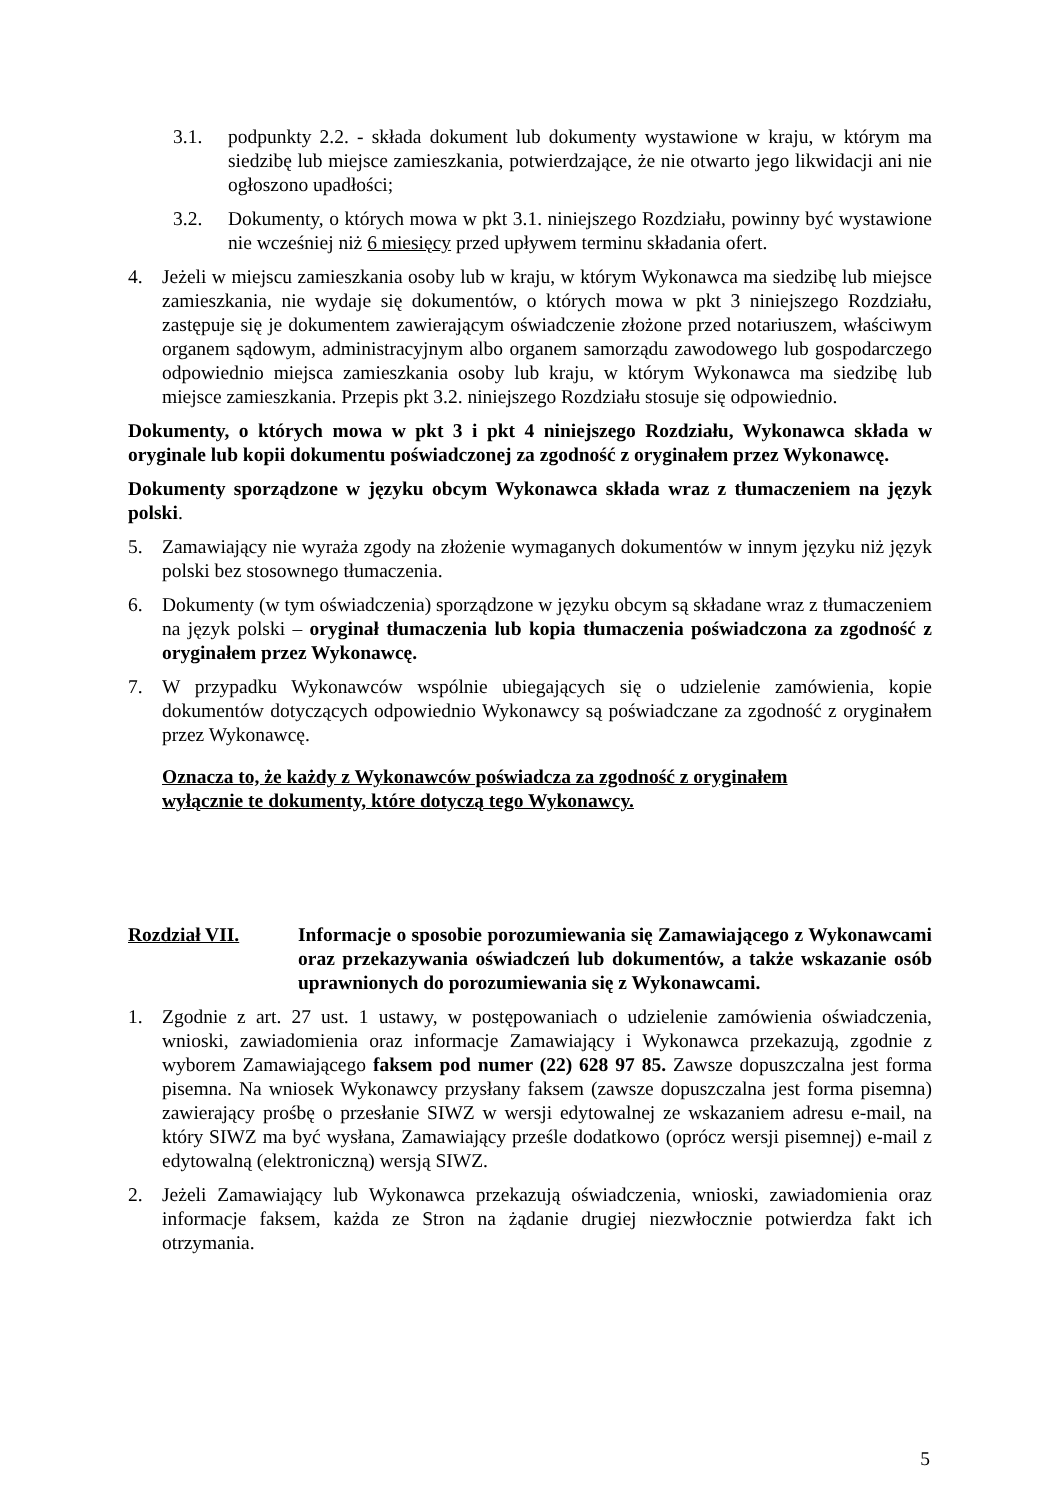3.1. podpunkty 2.2. - składa dokument lub dokumenty wystawione w kraju, w którym ma siedzibę lub miejsce zamieszkania, potwierdzające, że nie otwarto jego likwidacji ani nie ogłoszono upadłości;
3.2. Dokumenty, o których mowa w pkt 3.1. niniejszego Rozdziału, powinny być wystawione nie wcześniej niż 6 miesięcy przed upływem terminu składania ofert.
4. Jeżeli w miejscu zamieszkania osoby lub w kraju, w którym Wykonawca ma siedzibę lub miejsce zamieszkania, nie wydaje się dokumentów, o których mowa w pkt 3 niniejszego Rozdziału, zastępuje się je dokumentem zawierającym oświadczenie złożone przed notariuszem, właściwym organem sądowym, administracyjnym albo organem samorządu zawodowego lub gospodarczego odpowiednio miejsca zamieszkania osoby lub kraju, w którym Wykonawca ma siedzibę lub miejsce zamieszkania. Przepis pkt 3.2. niniejszego Rozdziału stosuje się odpowiednio.
Dokumenty, o których mowa w pkt 3 i pkt 4 niniejszego Rozdziału, Wykonawca składa w oryginale lub kopii dokumentu poświadczonej za zgodność z oryginałem przez Wykonawcę.
Dokumenty sporządzone w języku obcym Wykonawca składa wraz z tłumaczeniem na język polski.
5. Zamawiający nie wyraża zgody na złożenie wymaganych dokumentów w innym języku niż język polski bez stosownego tłumaczenia.
6. Dokumenty (w tym oświadczenia) sporządzone w języku obcym są składane wraz z tłumaczeniem na język polski – oryginał tłumaczenia lub kopia tłumaczenia poświadczona za zgodność z oryginałem przez Wykonawcę.
7. W przypadku Wykonawców wspólnie ubiegających się o udzielenie zamówienia, kopie dokumentów dotyczących odpowiednio Wykonawcy są poświadczane za zgodność z oryginałem przez Wykonawcę.
Oznacza to, że każdy z Wykonawców poświadcza za zgodność z oryginałem wyłącznie te dokumenty, które dotyczą tego Wykonawcy.
Rozdział VII. Informacje o sposobie porozumiewania się Zamawiającego z Wykonawcami oraz przekazywania oświadczeń lub dokumentów, a także wskazanie osób uprawnionych do porozumiewania się z Wykonawcami.
1. Zgodnie z art. 27 ust. 1 ustawy, w postępowaniach o udzielenie zamówienia oświadczenia, wnioski, zawiadomienia oraz informacje Zamawiający i Wykonawca przekazują, zgodnie z wyborem Zamawiającego faksem pod numer (22) 628 97 85. Zawsze dopuszczalna jest forma pisemna. Na wniosek Wykonawcy przysłany faksem (zawsze dopuszczalna jest forma pisemna) zawierający prośbę o przesłanie SIWZ w wersji edytowalnej ze wskazaniem adresu e-mail, na który SIWZ ma być wysłana, Zamawiający prześle dodatkowo (oprócz wersji pisemnej) e-mail z edytowalną (elektroniczną) wersją SIWZ.
2. Jeżeli Zamawiający lub Wykonawca przekazują oświadczenia, wnioski, zawiadomienia oraz informacje faksem, każda ze Stron na żądanie drugiej niezwłocznie potwierdza fakt ich otrzymania.
5